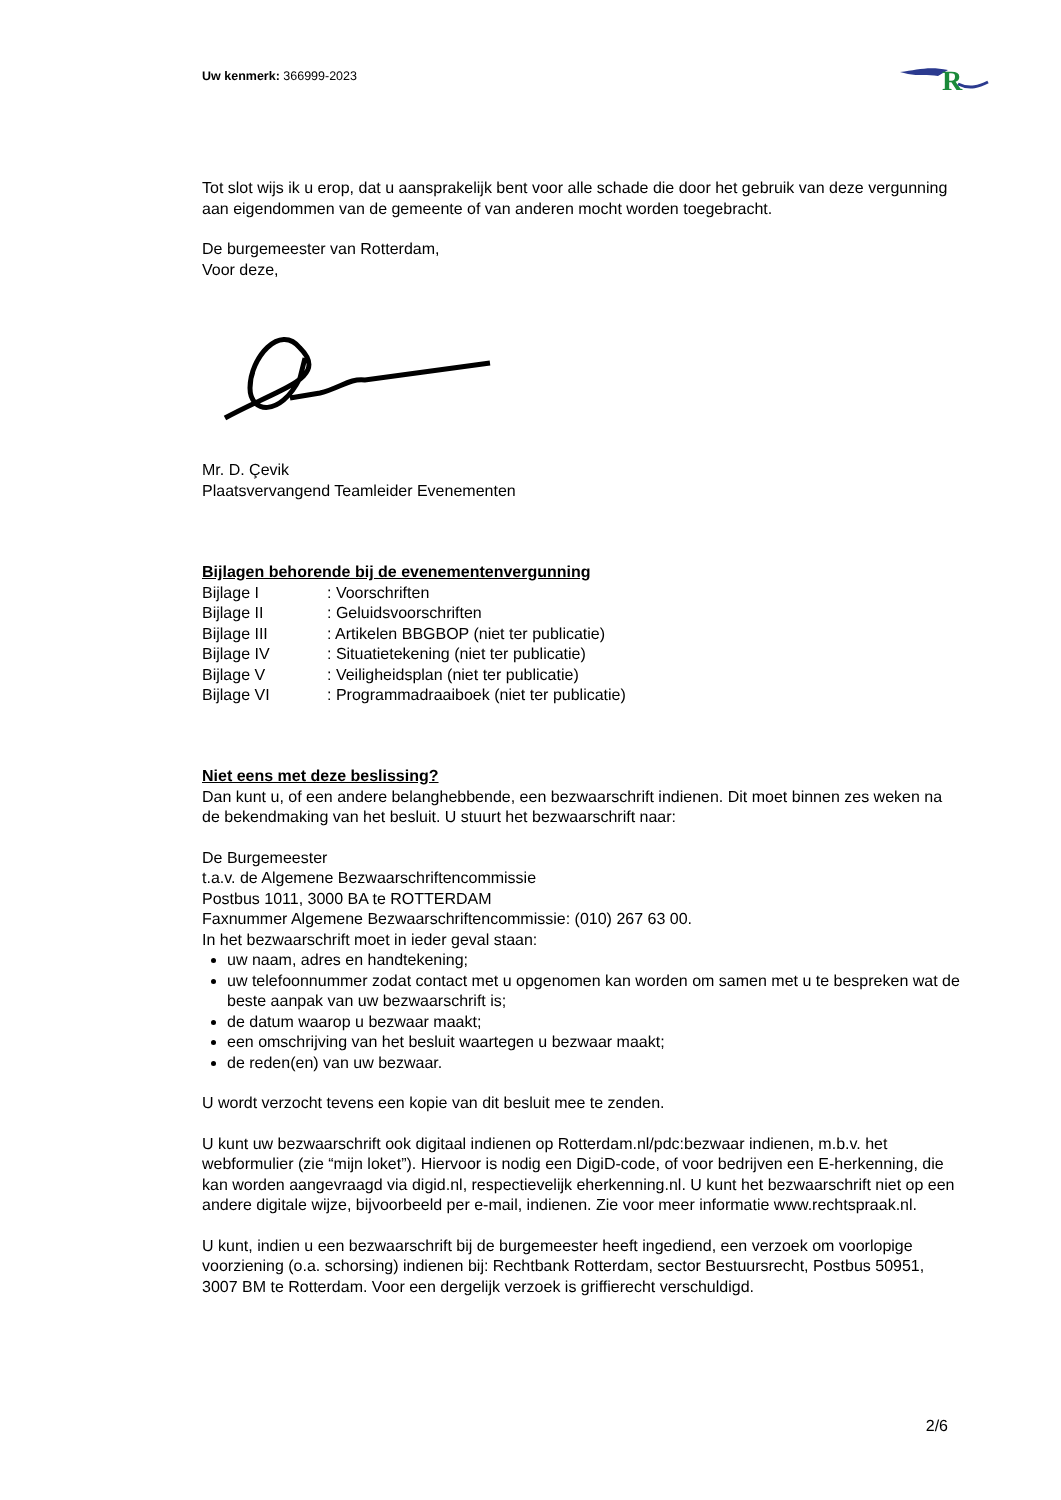Uw kenmerk: 366999-2023
R
Tot slot wijs ik u erop, dat u aansprakelijk bent voor alle schade die door het gebruik van deze vergunning aan eigendommen van de gemeente of van anderen mocht worden toegebracht.
De burgemeester van Rotterdam,
Voor deze,
Mr. D. Çevik
Plaatsvervangend Teamleider Evenementen
Bijlagen behorende bij de evenementenvergunning
| Bijlage I | : Voorschriften |
| Bijlage II | : Geluidsvoorschriften |
| Bijlage III | : Artikelen BBGBOP (niet ter publicatie) |
| Bijlage IV | : Situatietekening (niet ter publicatie) |
| Bijlage V | : Veiligheidsplan (niet ter publicatie) |
| Bijlage VI | : Programmadraaiboek (niet ter publicatie) |
Niet eens met deze beslissing?
Dan kunt u, of een andere belanghebbende, een bezwaarschrift indienen. Dit moet binnen zes weken na de bekendmaking van het besluit. U stuurt het bezwaarschrift naar:
De Burgemeester
t.a.v. de Algemene Bezwaarschriftencommissie
Postbus 1011, 3000 BA te ROTTERDAM
Faxnummer Algemene Bezwaarschriftencommissie: (010) 267 63 00.
In het bezwaarschrift moet in ieder geval staan:
uw naam, adres en handtekening;
uw telefoonnummer zodat contact met u opgenomen kan worden om samen met u te bespreken wat de beste aanpak van uw bezwaarschrift is;
de datum waarop u bezwaar maakt;
een omschrijving van het besluit waartegen u bezwaar maakt;
de reden(en) van uw bezwaar.
U wordt verzocht tevens een kopie van dit besluit mee te zenden.
U kunt uw bezwaarschrift ook digitaal indienen op Rotterdam.nl/pdc:bezwaar indienen, m.b.v. het webformulier (zie “mijn loket”). Hiervoor is nodig een DigiD-code, of voor bedrijven een E-herkenning, die kan worden aangevraagd via digid.nl, respectievelijk eherkenning.nl. U kunt het bezwaarschrift niet op een andere digitale wijze, bijvoorbeeld per e-mail, indienen. Zie voor meer informatie www.rechtspraak.nl.
U kunt, indien u een bezwaarschrift bij de burgemeester heeft ingediend, een verzoek om voorlopige voorziening (o.a. schorsing) indienen bij: Rechtbank Rotterdam, sector Bestuursrecht, Postbus 50951, 3007 BM te Rotterdam. Voor een dergelijk verzoek is griffierecht verschuldigd.
2/6